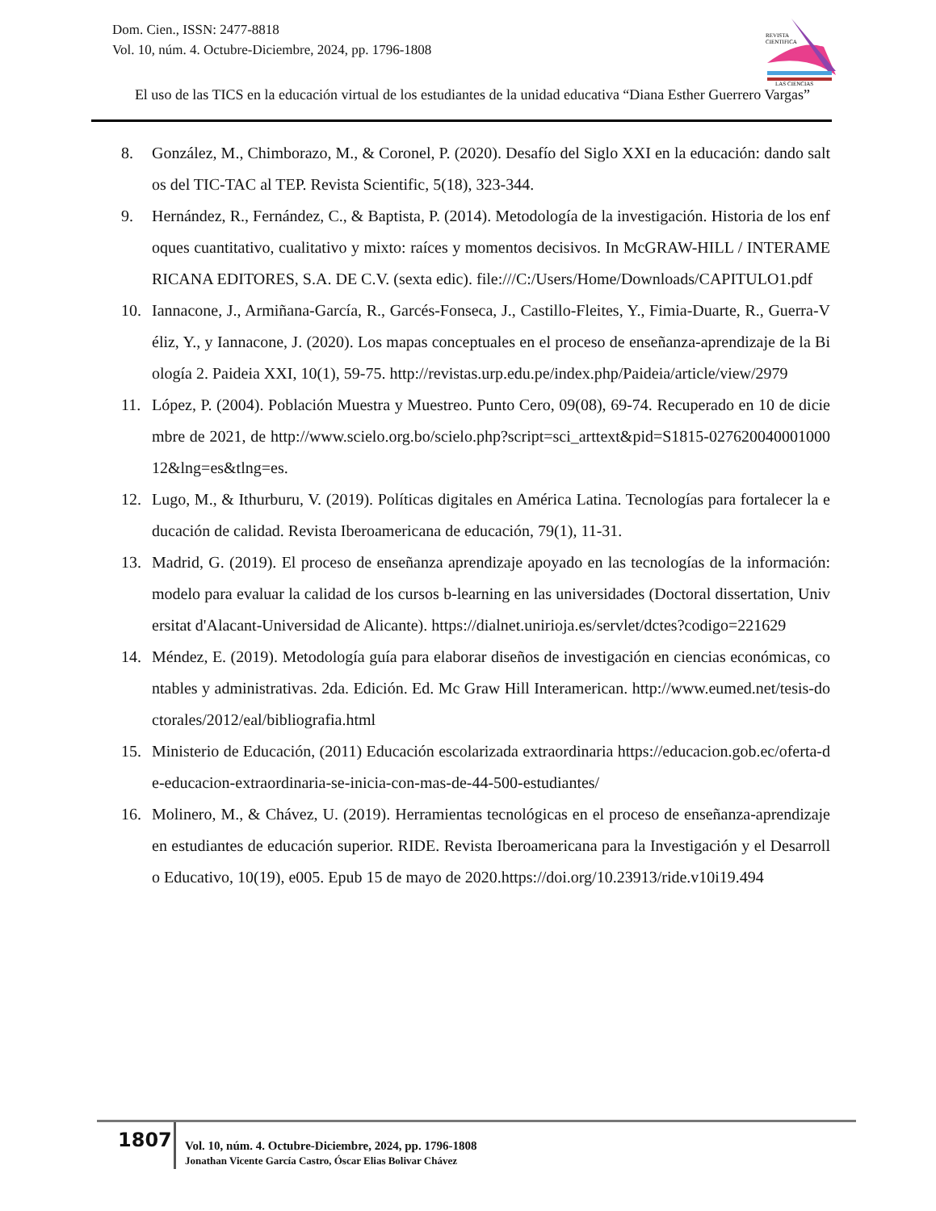Dom. Cien., ISSN: 2477-8818
Vol. 10, núm. 4. Octubre-Diciembre, 2024, pp. 1796-1808
REVISTA
CIENTIFICA
LAS CIENCIAS
El uso de las TICS en la educación virtual de los estudiantes de la unidad educativa “Diana Esther Guerrero Vargas”
8. González, M., Chimborazo, M., & Coronel, P. (2020). Desafío del Siglo XXI en la educación: dando saltos del TIC-TAC al TEP. Revista Scientific, 5(18), 323-344.
9. Hernández, R., Fernández, C., & Baptista, P. (2014). Metodología de la investigación. Historia de los enfoques cuantitativo, cualitativo y mixto: raíces y momentos decisivos. In McGRAW-HILL / INTERAMERICANA EDITORES, S.A. DE C.V. (sexta edic). file:///C:/Users/Home/Downloads/CAPITULO1.pdf
10. Iannacone, J., Armiñana-García, R., Garcés-Fonseca, J., Castillo-Fleites, Y., Fimia-Duarte, R., Guerra-Véliz, Y., y Iannacone, J. (2020). Los mapas conceptuales en el proceso de enseñanza-aprendizaje de la Biología 2. Paideia XXI, 10(1), 59-75. http://revistas.urp.edu.pe/index.php/Paideia/article/view/2979
11. López, P. (2004). Población Muestra y Muestreo. Punto Cero, 09(08), 69-74. Recuperado en 10 de diciembre de 2021, de http://www.scielo.org.bo/scielo.php?script=sci_arttext&pid=S1815-02762004000100012&lng=es&tlng=es.
12. Lugo, M., & Ithurburu, V. (2019). Políticas digitales en América Latina. Tecnologías para fortalecer la educación de calidad. Revista Iberoamericana de educación, 79(1), 11-31.
13. Madrid, G. (2019). El proceso de enseñanza aprendizaje apoyado en las tecnologías de la información: modelo para evaluar la calidad de los cursos b-learning en las universidades (Doctoral dissertation, Universitat d'Alacant-Universidad de Alicante). https://dialnet.unirioja.es/servlet/dctes?codigo=221629
14. Méndez, E. (2019). Metodología guía para elaborar diseños de investigación en ciencias económicas, contables y administrativas. 2da. Edición. Ed. Mc Graw Hill Interamerican. http://www.eumed.net/tesis-doctorales/2012/eal/bibliografia.html
15. Ministerio de Educación, (2011) Educación escolarizada extraordinaria https://educacion.gob.ec/oferta-de-educacion-extraordinaria-se-inicia-con-mas-de-44-500-estudiantes/
16. Molinero, M., & Chávez, U. (2019). Herramientas tecnológicas en el proceso de enseñanza-aprendizaje en estudiantes de educación superior. RIDE. Revista Iberoamericana para la Investigación y el Desarrollo Educativo, 10(19), e005. Epub 15 de mayo de 2020.https://doi.org/10.23913/ride.v10i19.494
1807
Vol. 10, núm. 4. Octubre-Diciembre, 2024, pp. 1796-1808
Jonathan Vicente García Castro, Óscar Elias Bolivar Chávez